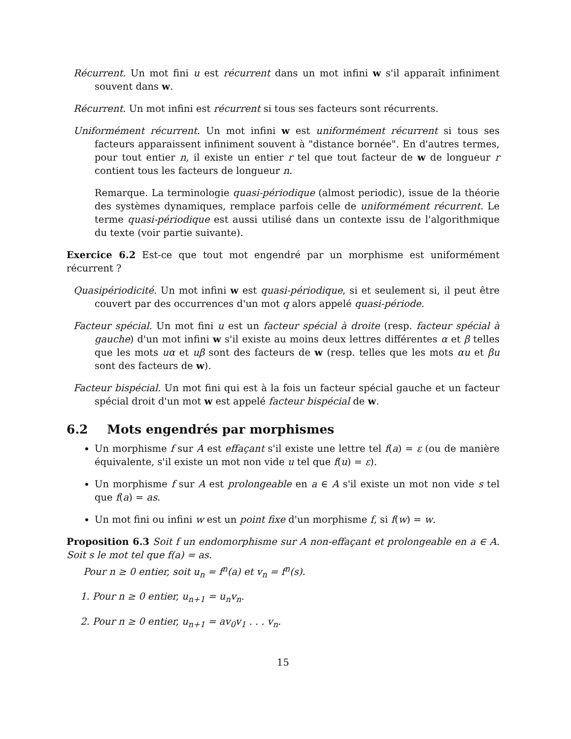Récurrent. Un mot fini u est récurrent dans un mot infini w s'il apparaît infiniment souvent dans w.
Récurrent. Un mot infini est récurrent si tous ses facteurs sont récurrents.
Uniformément récurrent. Un mot infini w est uniformément récurrent si tous ses facteurs apparaissent infiniment souvent à "distance bornée". En d'autres termes, pour tout entier n, il existe un entier r tel que tout facteur de w de longueur r contient tous les facteurs de longueur n.
Remarque. La terminologie quasi-périodique (almost periodic), issue de la théorie des systèmes dynamiques, remplace parfois celle de uniformément récurrent. Le terme quasi-périodique est aussi utilisé dans un contexte issu de l'algorithmique du texte (voir partie suivante).
Exercice 6.2 Est-ce que tout mot engendré par un morphisme est uniformément récurrent ?
Quasipériodicité. Un mot infini w est quasi-périodique, si et seulement si, il peut être couvert par des occurrences d'un mot q alors appelé quasi-période.
Facteur spécial. Un mot fini u est un facteur spécial à droite (resp. facteur spécial à gauche) d'un mot infini w s'il existe au moins deux lettres différentes α et β telles que les mots uα et uβ sont des facteurs de w (resp. telles que les mots αu et βu sont des facteurs de w).
Facteur bispécial. Un mot fini qui est à la fois un facteur spécial gauche et un facteur spécial droit d'un mot w est appelé facteur bispécial de w.
6.2 Mots engendrés par morphismes
Un morphisme f sur A est effaçant s'il existe une lettre tel f(a) = ε (ou de manière équivalente, s'il existe un mot non vide u tel que f(u) = ε).
Un morphisme f sur A est prolongeable en a ∈ A s'il existe un mot non vide s tel que f(a) = as.
Un mot fini ou infini w est un point fixe d'un morphisme f, si f(w) = w.
Proposition 6.3 Soit f un endomorphisme sur A non-effaçant et prolongeable en a ∈ A. Soit s le mot tel que f(a) = as.
Pour n ≥ 0 entier, soit u<sub>n</sub> = f<sup>n</sup>(a) et v<sub>n</sub> = f<sup>n</sup>(s).
1. Pour n ≥ 0 entier, u<sub>n+1</sub> = u<sub>n</sub>v<sub>n</sub>.
2. Pour n ≥ 0 entier, u<sub>n+1</sub> = av<sub>0</sub>v<sub>1</sub> . . . v<sub>n</sub>.
15